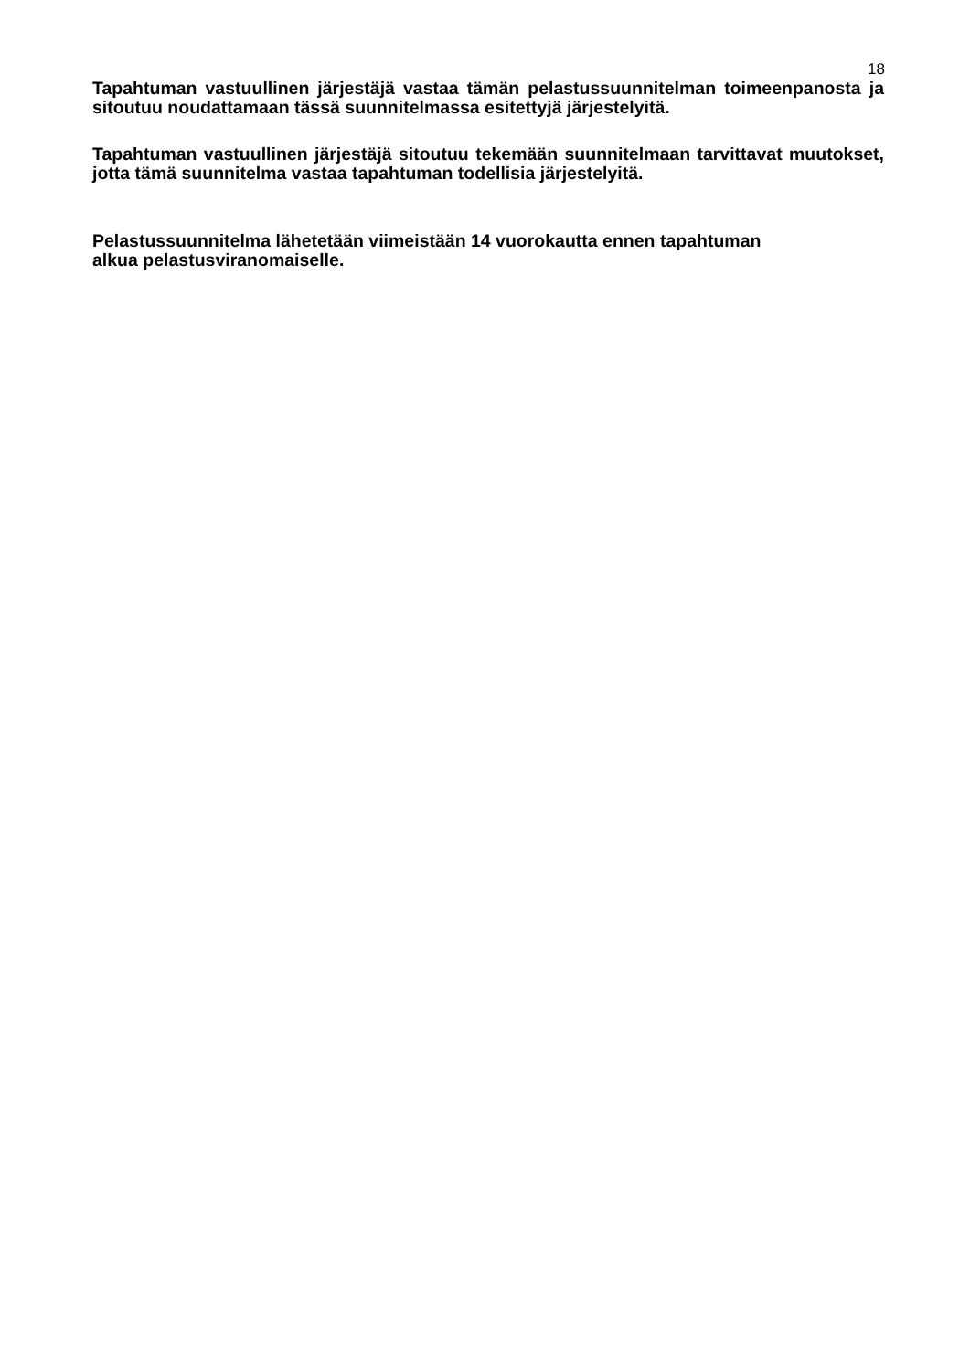18
Tapahtuman vastuullinen järjestäjä vastaa tämän pelastussuunnitelman toimeenpanosta ja sitoutuu noudattamaan tässä suunnitelmassa esitettyjä järjestelyitä.
Tapahtuman vastuullinen järjestäjä sitoutuu tekemään suunnitelmaan tarvittavat muutokset, jotta tämä suunnitelma vastaa tapahtuman todellisia järjestelyitä.
Pelastussuunnitelma lähetetään viimeistään 14 vuorokautta ennen tapahtuman
alkua pelastusviranomaiselle.